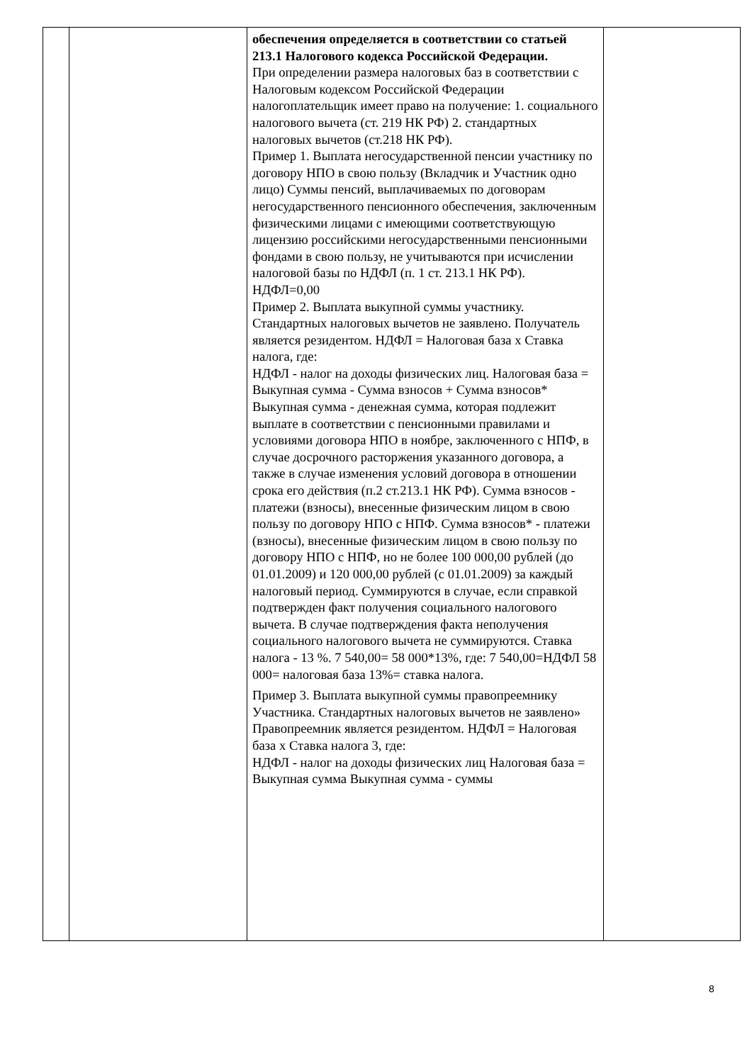| | | обеспечения определяется в соответствии со статьей 213.1 Налогового кодекса Российской Федерации. При определении размера налоговых баз в соответствии с Налоговым кодексом Российской Федерации налогоплательщик имеет право на получение: 1. социального налогового вычета (ст. 219 НК РФ) 2. стандартных налоговых вычетов (ст.218 НК РФ). Пример 1. Выплата негосударственной пенсии участнику по договору НПО в свою пользу (Вкладчик и Участник одно лицо) Суммы пенсий, выплачиваемых по договорам негосударственного пенсионного обеспечения, заключенным физическими лицами с имеющими соответствующую лицензию российскими негосударственными пенсионными фондами в свою пользу, не учитываются при исчислении налоговой базы по НДФЛ (п. 1 ст. 213.1 НК РФ). НДФЛ=0,00 Пример 2. Выплата выкупной суммы участнику. Стандартных налоговых вычетов не заявлено. Получатель является резидентом. НДФЛ = Налоговая база х Ставка налога, где: НДФЛ - налог на доходы физических лиц. Налоговая база = Выкупная сумма - Сумма взносов + Сумма взносов* Выкупная сумма - денежная сумма, которая подлежит выплате в соответствии с пенсионными правилами и условиями договора НПО в ноябре, заключенного с НПФ, в случае досрочного расторжения указанного договора, а также в случае изменения условий договора в отношении срока его действия (п.2 ст.213.1 НК РФ). Сумма взносов - платежи (взносы), внесенные физическим лицом в свою пользу по договору НПО с НПФ. Сумма взносов* - платежи (взносы), внесенные физическим лицом в свою пользу по договору НПО с НПФ, но не более 100 000,00 рублей (до 01.01.2009) и 120 000,00 рублей (с 01.01.2009) за каждый налоговый период. Суммируются в случае, если справкой подтвержден факт получения социального налогового вычета. В случае подтверждения факта неполучения социального налогового вычета не суммируются. Ставка налога - 13 %. 7 540,00= 58 000*13%, где: 7 540,00=НДФЛ 58 000= налоговая база 13%= ставка налога. Пример 3. Выплата выкупной суммы правопреемнику Участника. Стандартных налоговых вычетов не заявлено» Правопреемник является резидентом. НДФЛ = Налоговая база х Ставка налога 3, где: НДФЛ - налог на доходы физических лиц Налоговая база = Выкупная сумма Выкупная сумма - суммы | |
8